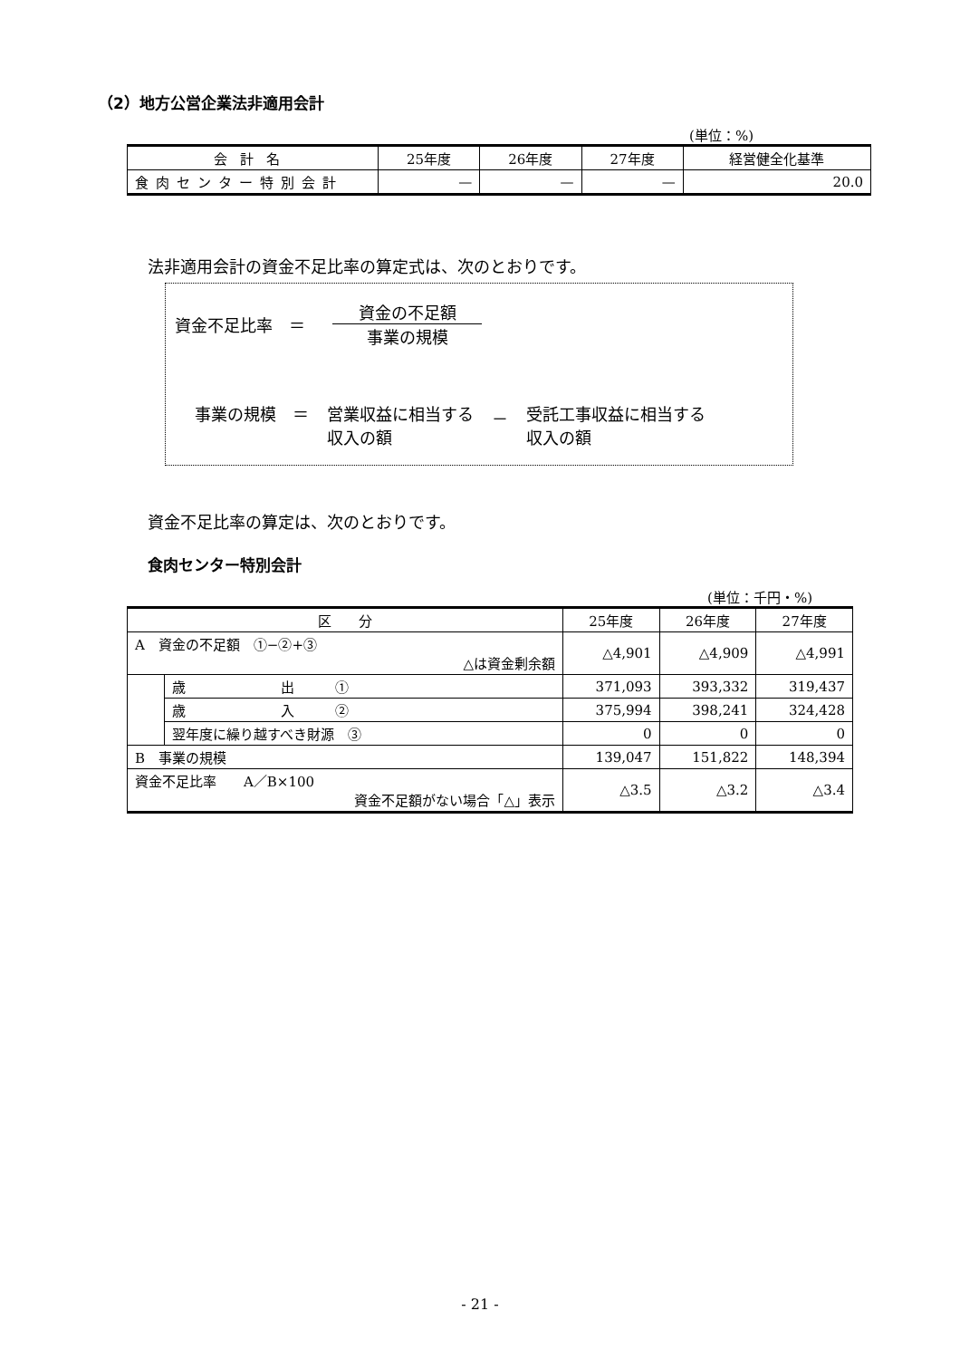（2）地方公営企業法非適用会計
(単位：%)
| 会計名 | 25年度 | 26年度 | 27年度 | 経営健全化基準 |
| --- | --- | --- | --- | --- |
| 食肉センター特別会計 | — | — | — | 20.0 |
法非適用会計の資金不足比率の算定式は、次のとおりです。
資金不足比率　＝ 資金の不足額 事業の規模
事業の規模　＝ 営業収益に相当する
収入の額 － 受託工事収益に相当する
収入の額
資金不足比率の算定は、次のとおりです。
食肉センター特別会計
(単位：千円・%)
| 区 分 | | 25年度 | 26年度 | 27年度 |
| --- | --- | --- | --- | --- |
| A 資金の不足額 ①−②+③ △は資金剰余額 | | △4,901 | △4,909 | △4,991 |
| | 歳 出 ① | 371,093 | 393,332 | 319,437 |
| | 歳 入 ② | 375,994 | 398,241 | 324,428 |
| | 翌年度に繰り越すべき財源 ③ | 0 | 0 | 0 |
| B 事業の規模 | | 139,047 | 151,822 | 148,394 |
| 資金不足比率 A／B×100 資金不足額がない場合「△」表示 | | △3.5 | △3.2 | △3.4 |
- 21 -